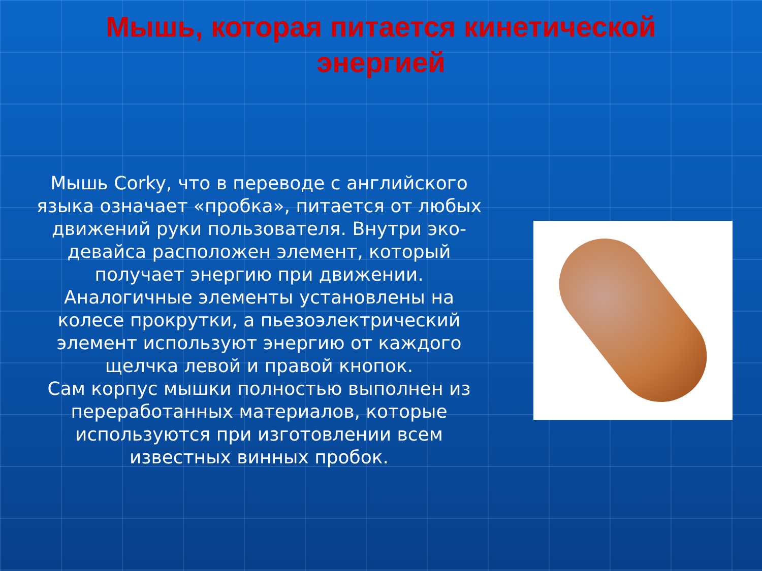Мышь, которая питается кинетической энергией
Мышь Corky, что в переводе с английского языка означает «пробка», питается от любых движений руки пользователя. Внутри эко-девайса расположен элемент, который получает энергию при движении. Аналогичные элементы установлены на колесе прокрутки, а пьезоэлектрический элемент используют энергию от каждого щелчка левой и правой кнопок.
Сам корпус мышки полностью выполнен из переработанных материалов, которые используются при изготовлении всем известных винных пробок.